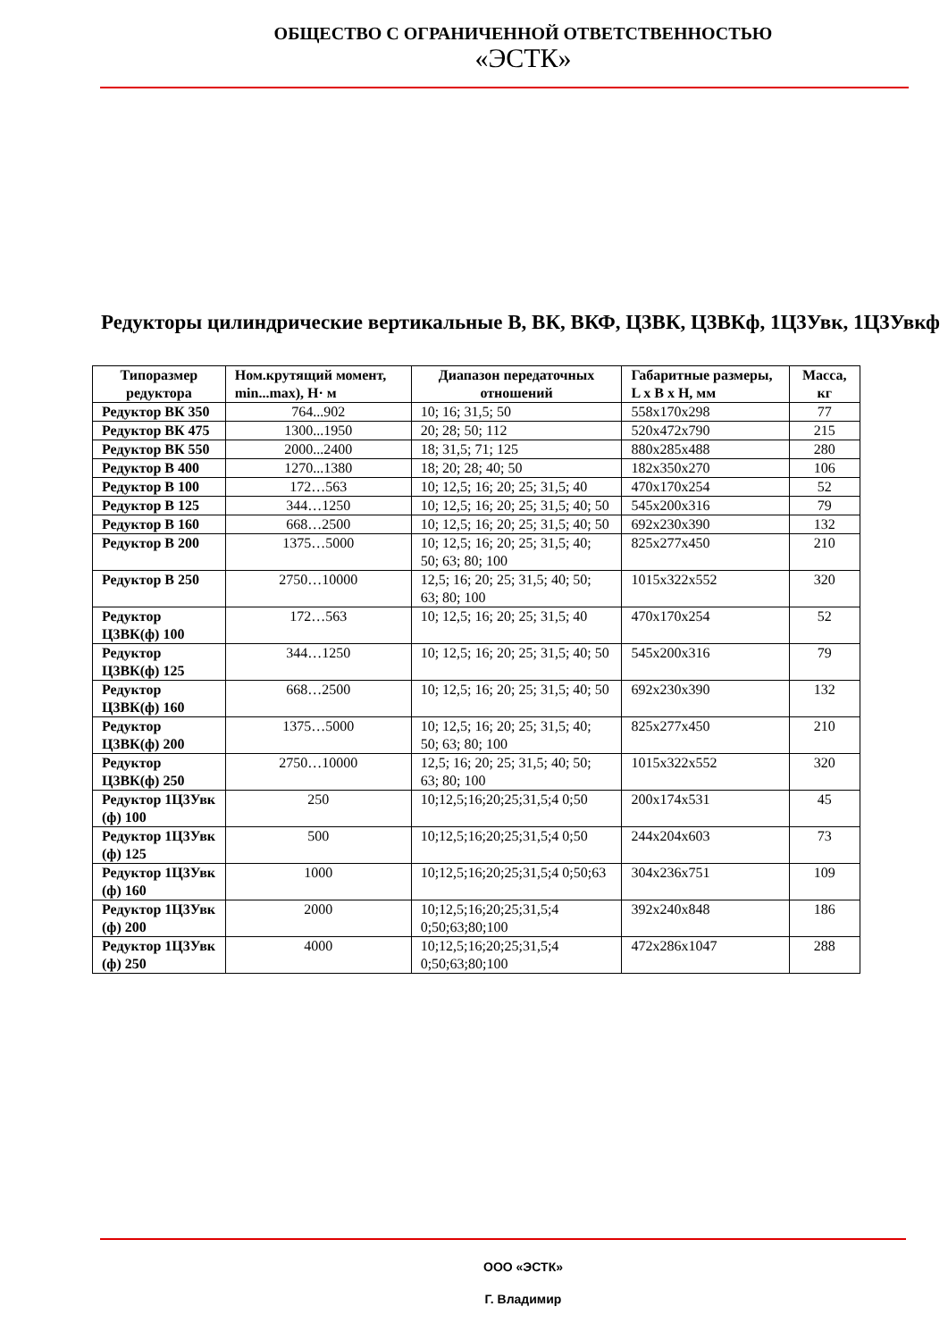ОБЩЕСТВО С ОГРАНИЧЕННОЙ ОТВЕТСТВЕННОСТЬЮ
«ЭСТК»
Редукторы цилиндрические вертикальные В, ВК, ВКФ, Ц3ВК, Ц3ВКф, 1Ц3Увк, 1Ц3Увкф
| Типоразмер редуктора | Ном.крутящий момент, min...max), Н· м | Диапазон передаточных отношений | Габаритные размеры, L x B x H, мм | Масса, кг |
| --- | --- | --- | --- | --- |
| Редуктор ВК 350 | 764...902 | 10; 16; 31,5; 50 | 558x170x298 | 77 |
| Редуктор ВК 475 | 1300...1950 | 20; 28; 50; 112 | 520x472x790 | 215 |
| Редуктор ВК 550 | 2000...2400 | 18; 31,5; 71; 125 | 880x285x488 | 280 |
| Редуктор В 400 | 1270...1380 | 18; 20; 28; 40; 50 | 182x350x270 | 106 |
| Редуктор В 100 | 172…563 | 10; 12,5; 16; 20; 25; 31,5; 40 | 470x170x254 | 52 |
| Редуктор В 125 | 344…1250 | 10; 12,5; 16; 20; 25; 31,5; 40; 50 | 545x200x316 | 79 |
| Редуктор В 160 | 668…2500 | 10; 12,5; 16; 20; 25; 31,5; 40; 50 | 692x230x390 | 132 |
| Редуктор В 200 | 1375…5000 | 10; 12,5; 16; 20; 25; 31,5; 40; 50; 63; 80; 100 | 825x277x450 | 210 |
| Редуктор В 250 | 2750…10000 | 12,5; 16; 20; 25; 31,5; 40; 50; 63; 80; 100 | 1015x322x552 | 320 |
| Редуктор Ц3ВК(ф) 100 | 172…563 | 10; 12,5; 16; 20; 25; 31,5; 40 | 470x170x254 | 52 |
| Редуктор Ц3ВК(ф) 125 | 344…1250 | 10; 12,5; 16; 20; 25; 31,5; 40; 50 | 545x200x316 | 79 |
| Редуктор Ц3ВК(ф) 160 | 668…2500 | 10; 12,5; 16; 20; 25; 31,5; 40; 50 | 692x230x390 | 132 |
| Редуктор Ц3ВК(ф) 200 | 1375…5000 | 10; 12,5; 16; 20; 25; 31,5; 40; 50; 63; 80; 100 | 825x277x450 | 210 |
| Редуктор Ц3ВК(ф) 250 | 2750…10000 | 12,5; 16; 20; 25; 31,5; 40; 50; 63; 80; 100 | 1015x322x552 | 320 |
| Редуктор 1Ц3Увк (ф) 100 | 250 | 10;12,5;16;20;25;31,5;4 0;50 | 200x174x531 | 45 |
| Редуктор 1Ц3Увк (ф) 125 | 500 | 10;12,5;16;20;25;31,5;4 0;50 | 244x204x603 | 73 |
| Редуктор 1Ц3Увк (ф) 160 | 1000 | 10;12,5;16;20;25;31,5;4 0;50;63 | 304x236x751 | 109 |
| Редуктор 1Ц3Увк (ф) 200 | 2000 | 10;12,5;16;20;25;31,5;4 0;50;63;80;100 | 392x240x848 | 186 |
| Редуктор 1Ц3Увк (ф) 250 | 4000 | 10;12,5;16;20;25;31,5;4 0;50;63;80;100 | 472x286x1047 | 288 |
ООО «ЭСТК»
Г. Владимир